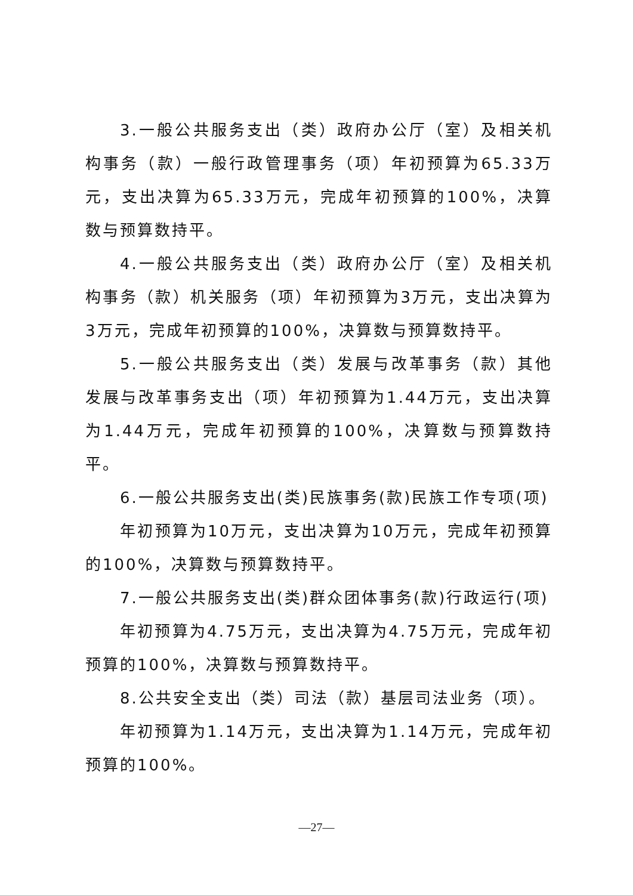3.一般公共服务支出（类）政府办公厅（室）及相关机构事务（款）一般行政管理事务（项）年初预算为65.33万元，支出决算为65.33万元，完成年初预算的100%，决算数与预算数持平。
4.一般公共服务支出（类）政府办公厅（室）及相关机构事务（款）机关服务（项）年初预算为3万元，支出决算为3万元，完成年初预算的100%，决算数与预算数持平。
5.一般公共服务支出（类）发展与改革事务（款）其他发展与改革事务支出（项）年初预算为1.44万元，支出决算为1.44万元，完成年初预算的100%，决算数与预算数持平。
6.一般公共服务支出(类)民族事务(款)民族工作专项(项)
年初预算为10万元，支出决算为10万元，完成年初预算的100%，决算数与预算数持平。
7.一般公共服务支出(类)群众团体事务(款)行政运行(项)
年初预算为4.75万元，支出决算为4.75万元，完成年初预算的100%，决算数与预算数持平。
8.公共安全支出（类）司法（款）基层司法业务（项）。
年初预算为1.14万元，支出决算为1.14万元，完成年初预算的100%。
—27—